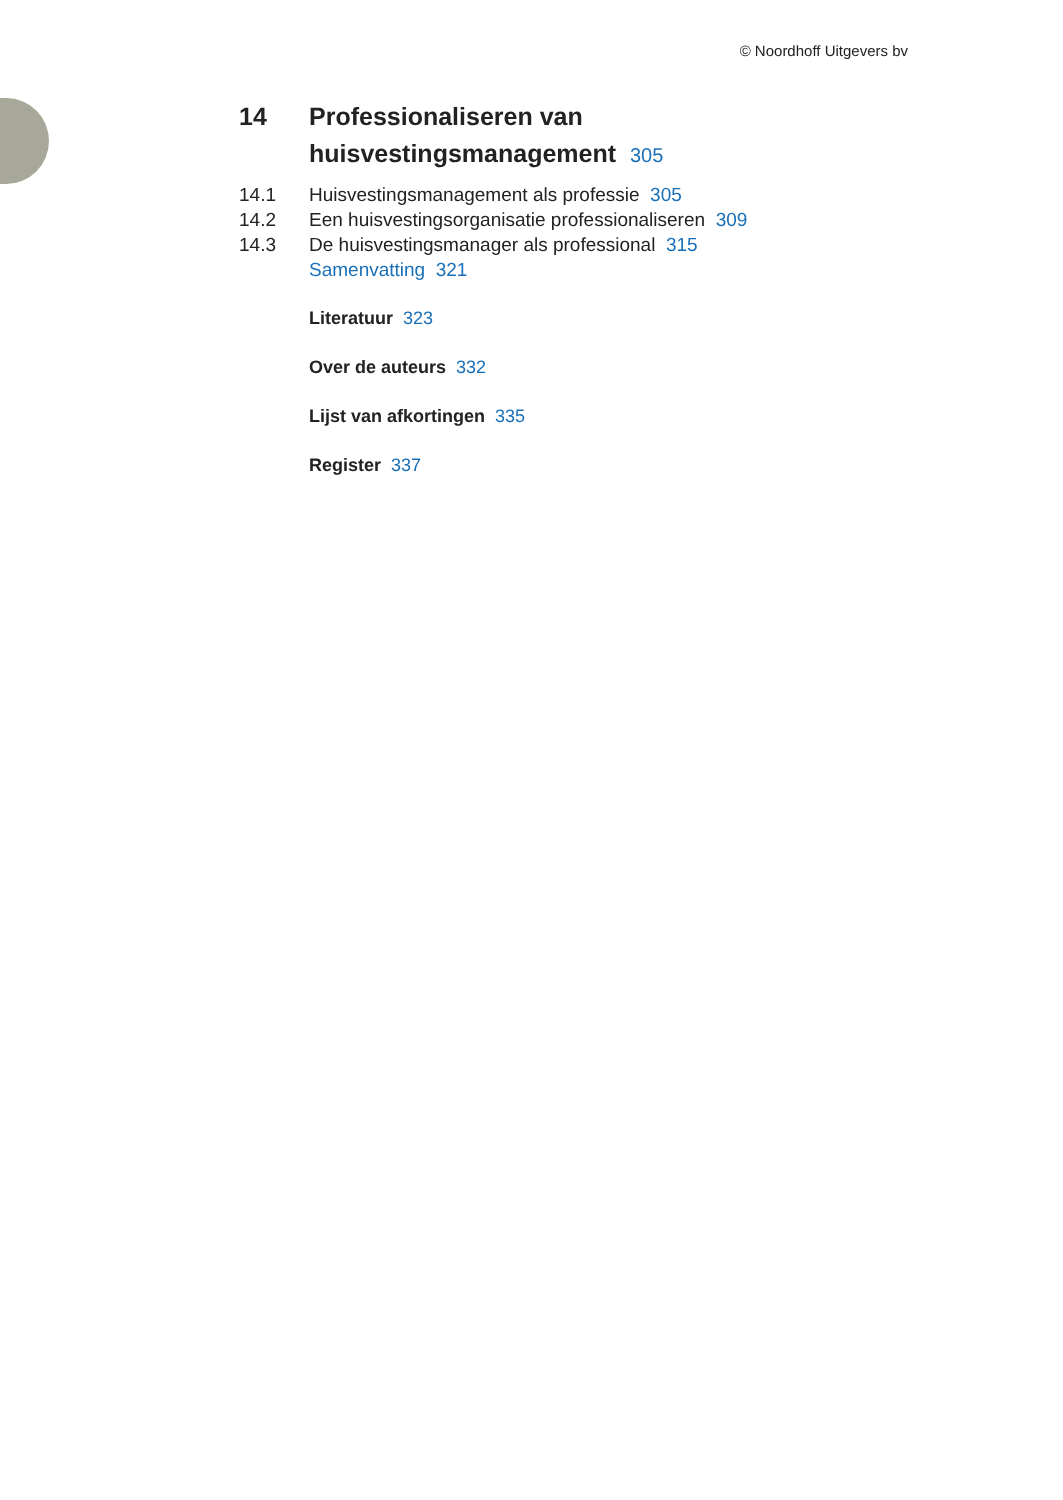© Noordhoff Uitgevers bv
14 Professionaliseren van
huisvestingsmanagement 305
14.1 Huisvestingsmanagement als professie 305
14.2 Een huisvestingsorganisatie professionaliseren 309
14.3 De huisvestingsmanager als professional 315
Samenvatting 321
Literatuur 323
Over de auteurs 332
Lijst van afkortingen 335
Register 337